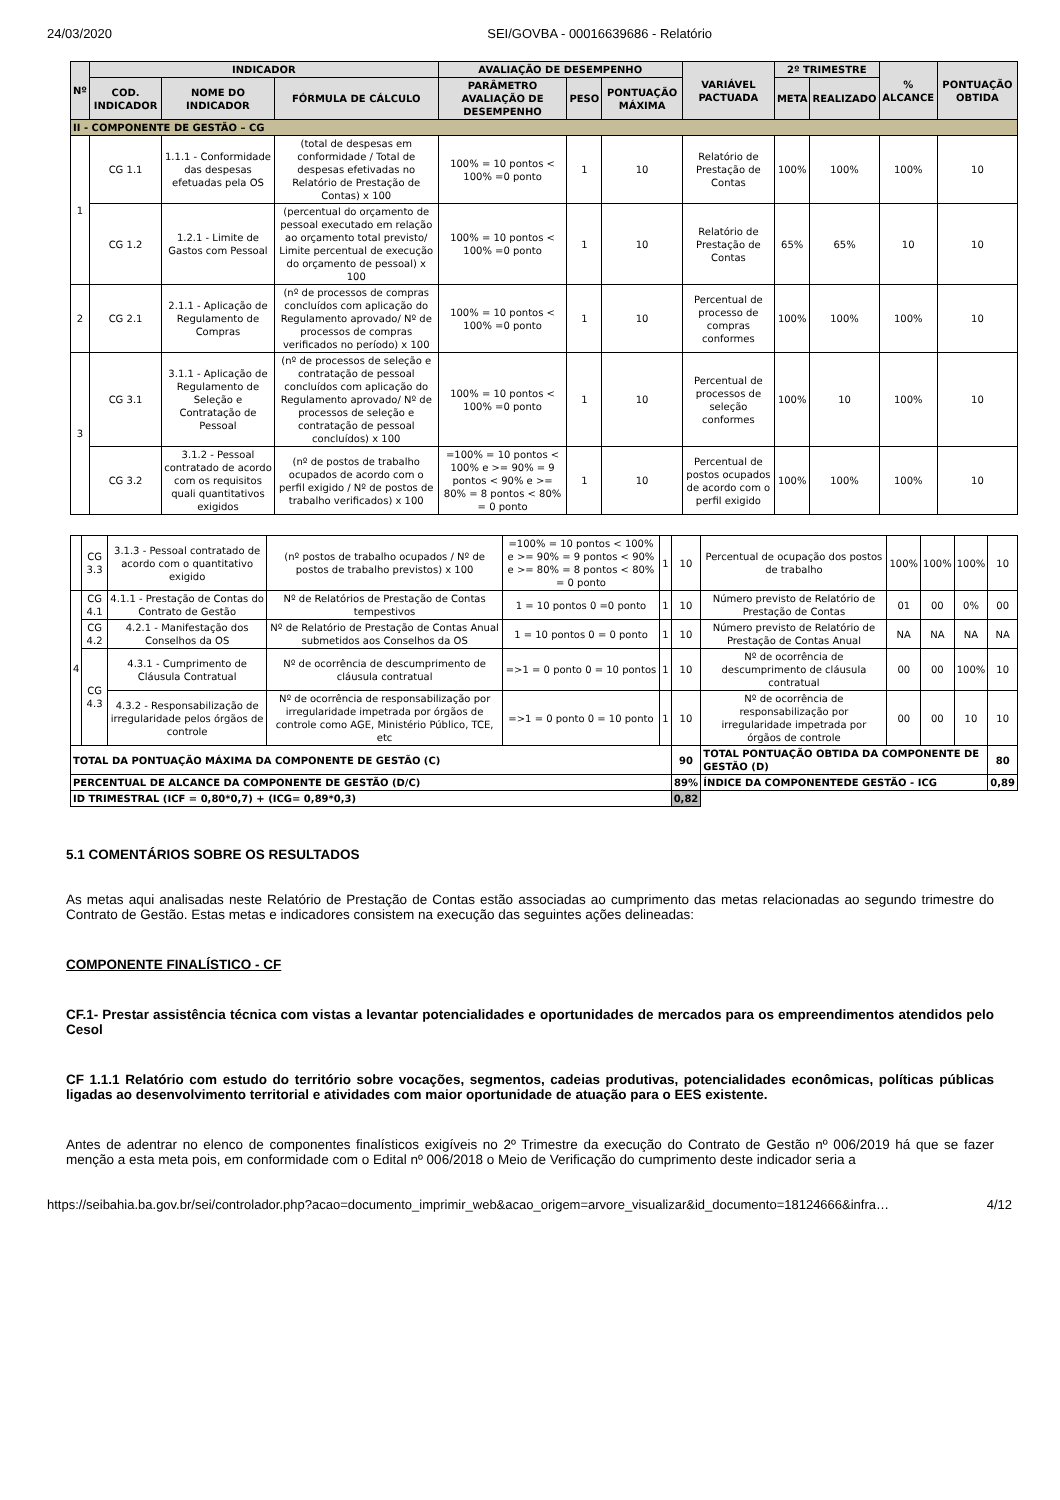24/03/2020 SEI/GOVBA - 00016639686 - Relatório
| Nº | INDICADOR | | | AVALIAÇÃO DE DESEMPENHO | | | VARIÁVEL PACTUADA | 2º TRIMESTRE | | % ALCANCE | PONTUAÇÃO OBTIDA |
| --- | --- | --- | --- | --- | --- | --- | --- | --- | --- | --- | --- |
| | COD. INDICADOR | NOME DO INDICADOR | FÓRMULA DE CÁLCULO | PARÂMETRO AVALIAÇÃO DE DESEMPENHO | PESO | PONTUAÇÃO MÁXIMA | | META | REALIZADO | | |
| II - COMPONENTE DE GESTÃO – CG | | | | | | | | | | | |
| 1 | CG 1.1 | 1.1.1 - Conformidade das despesas efetuadas pela OS | (total de despesas em conformidade / Total de despesas efetivadas no Relatório de Prestação de Contas) x 100 | 100% = 10 pontos < 100% =0 ponto | 1 | 10 | Relatório de Prestação de Contas | 100% | 100% | 100% | 10 |
| | CG 1.2 | 1.2.1 - Limite de Gastos com Pessoal | (percentual do orçamento de pessoal executado em relação ao orçamento total previsto/ Limite percentual de execução do orçamento de pessoal) x 100 | 100% = 10 pontos < 100% =0 ponto | 1 | 10 | Relatório de Prestação de Contas | 65% | 65% | 10 | 10 |
| 2 | CG 2.1 | 2.1.1 - Aplicação de Regulamento de Compras | (nº de processos de compras concluídos com aplicação do Regulamento aprovado/ Nº de processos de compras verificados no período) x 100 | 100% = 10 pontos < 100% =0 ponto | 1 | 10 | Percentual de processo de compras conformes | 100% | 100% | 100% | 10 |
| 3 | CG 3.1 | 3.1.1 - Aplicação de Regulamento de Seleção e Contratação de Pessoal | (nº de processos de seleção e contratação de pessoal concluídos com aplicação do Regulamento aprovado/ Nº de processos de seleção e contratação de pessoal concluídos) x 100 | 100% = 10 pontos < 100% =0 ponto | 1 | 10 | Percentual de processos de seleção conformes | 100% | 10 | 100% | 10 |
| | CG 3.2 | 3.1.2 - Pessoal contratado de acordo com os requisitos quali quantitativos exigidos | (nº de postos de trabalho ocupados de acordo com o perfil exigido / Nº de postos de trabalho verificados) x 100 | =100% = 10 pontos < 100% e >= 90% = 9 pontos < 90% e >= 80% = 8 pontos < 80% = 0 ponto | 1 | 10 | Percentual de postos ocupados de acordo com o perfil exigido | 100% | 100% | 100% | 10 |
| | CG 3.3 | 3.1.3 - Pessoal contratado de acordo com o quantitativo exigido | (nº postos de trabalho ocupados / Nº de postos de trabalho previstos) x 100 | =100% = 10 pontos < 100% e >= 90% = 9 pontos < 90% e >= 80% = 8 pontos < 80% = 0 ponto | 1 | 10 | Percentual de ocupação dos postos de trabalho | 100% | 100% | 100% | 10 |
| 4 | CG 4.1 | 4.1.1 - Prestação de Contas do Contrato de Gestão | Nº de Relatórios de Prestação de Contas tempestivos | 1 = 10 pontos 0 =0 ponto | 1 | 10 | Número previsto de Relatório de Prestação de Contas | 01 | 00 | 0% | 00 |
| | CG 4.2 | 4.2.1 - Manifestação dos Conselhos da OS | Nº de Relatório de Prestação de Contas Anual submetidos aos Conselhos da OS | 1 = 10 pontos 0 = 0 ponto | 1 | 10 | Número previsto de Relatório de Prestação de Contas Anual | NA | NA | NA | NA |
| | CG 4.3 | 4.3.1 - Cumprimento de Cláusula Contratual | Nº de ocorrência de descumprimento de cláusula contratual | =>1 = 0 ponto 0 = 10 pontos | 1 | 10 | Nº de ocorrência de descumprimento de cláusula contratual | 00 | 00 | 100% | 10 |
| | | 4.3.2 - Responsabilização de irregularidade pelos órgãos de controle | Nº de ocorrência de responsabilização por irregularidade impetrada por órgãos de controle como AGE, Ministério Público, TCE, etc | =>1 = 0 ponto 0 = 10 ponto | 1 | 10 | Nº de ocorrência de responsabilização por irregularidade impetrada por órgãos de controle | 00 | 00 | 10 | 10 |
| TOTAL DA PONTUAÇÃO MÁXIMA DA COMPONENTE DE GESTÃO (C) | | | | | | 90 | TOTAL PONTUAÇÃO OBTIDA DA COMPONENTE DE GESTÃO (D) | | | | 80 |
| PERCENTUAL DE ALCANCE DA COMPONENTE DE GESTÃO (D/C) | | | | | | 89% | ÍNDICE DA COMPONENTEDE GESTÃO - ICG | | | | 0,89 |
| ID TRIMESTRAL (ICF = 0,80*0,7) + (ICG= 0,89*0,3) | | | | | | 0,82 | | | | | |
5.1 COMENTÁRIOS SOBRE OS RESULTADOS
As metas aqui analisadas neste Relatório de Prestação de Contas estão associadas ao cumprimento das metas relacionadas ao segundo trimestre do Contrato de Gestão. Estas metas e indicadores consistem na execução das seguintes ações delineadas:
COMPONENTE FINALÍSTICO - CF
CF.1- Prestar assistência técnica com vistas a levantar potencialidades e oportunidades de mercados para os empreendimentos atendidos pelo Cesol
CF 1.1.1 Relatório com estudo do território sobre vocações, segmentos, cadeias produtivas, potencialidades econômicas, políticas públicas ligadas ao desenvolvimento territorial e atividades com maior oportunidade de atuação para o EES existente.
Antes de adentrar no elenco de componentes finalísticos exigíveis no 2º Trimestre da execução do Contrato de Gestão nº 006/2019 há que se fazer menção a esta meta pois, em conformidade com o Edital nº 006/2018 o Meio de Verificação do cumprimento deste indicador seria a
https://seibahia.ba.gov.br/sei/controlador.php?acao=documento_imprimir_web&acao_origem=arvore_visualizar&id_documento=18124666&infra… 4/12